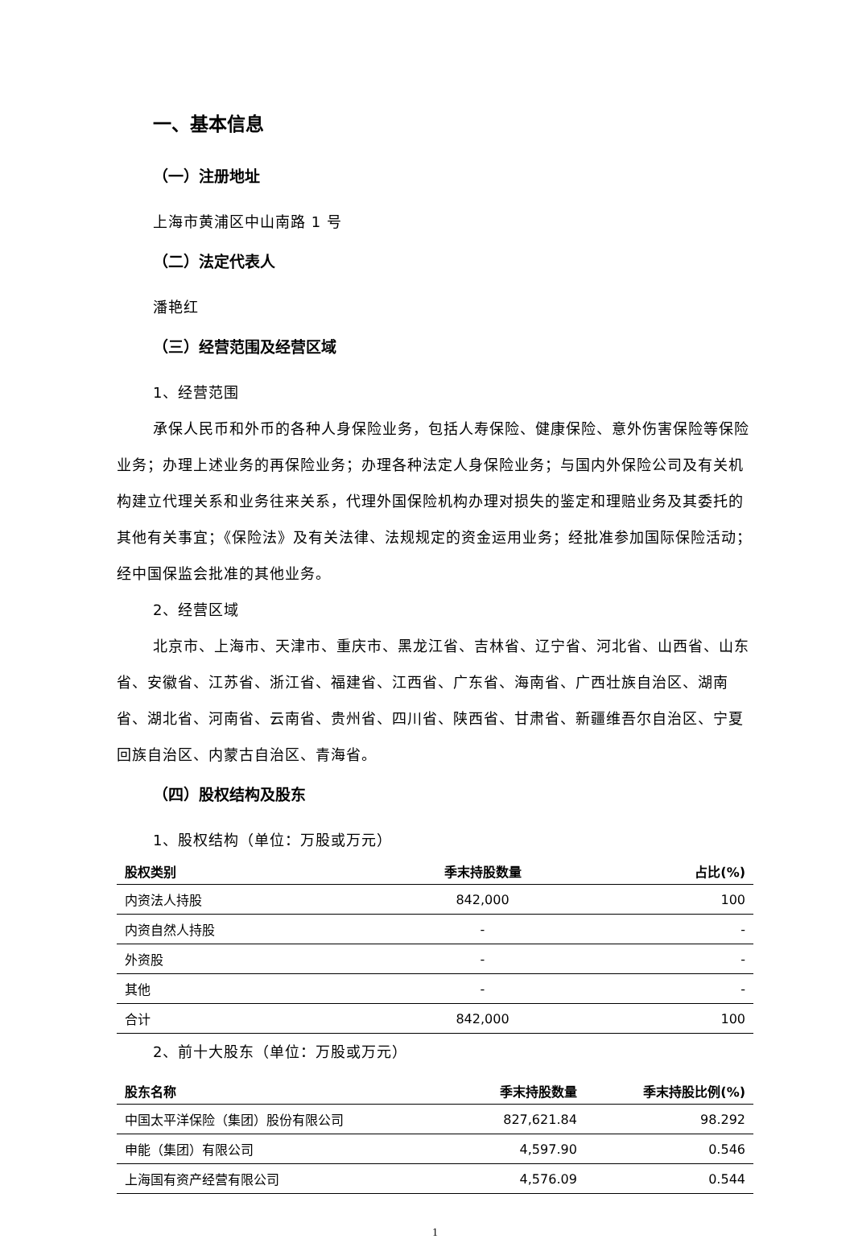一、基本信息
（一）注册地址
上海市黄浦区中山南路 1 号
（二）法定代表人
潘艳红
（三）经营范围及经营区域
1、经营范围
承保人民币和外币的各种人身保险业务，包括人寿保险、健康保险、意外伤害保险等保险业务；办理上述业务的再保险业务；办理各种法定人身保险业务；与国内外保险公司及有关机构建立代理关系和业务往来关系，代理外国保险机构办理对损失的鉴定和理赔业务及其委托的其他有关事宜；《保险法》及有关法律、法规规定的资金运用业务；经批准参加国际保险活动；经中国保监会批准的其他业务。
2、经营区域
北京市、上海市、天津市、重庆市、黑龙江省、吉林省、辽宁省、河北省、山西省、山东省、安徽省、江苏省、浙江省、福建省、江西省、广东省、海南省、广西壮族自治区、湖南省、湖北省、河南省、云南省、贵州省、四川省、陕西省、甘肃省、新疆维吾尔自治区、宁夏回族自治区、内蒙古自治区、青海省。
（四）股权结构及股东
1、股权结构（单位：万股或万元）
| 股权类别 | 季末持股数量 | 占比(%) |
| --- | --- | --- |
| 内资法人持股 | 842,000 | 100 |
| 内资自然人持股 | - | - |
| 外资股 | - | - |
| 其他 | - | - |
| 合计 | 842,000 | 100 |
2、前十大股东（单位：万股或万元）
| 股东名称 | 季末持股数量 | 季末持股比例(%) |
| --- | --- | --- |
| 中国太平洋保险（集团）股份有限公司 | 827,621.84 | 98.292 |
| 申能（集团）有限公司 | 4,597.90 | 0.546 |
| 上海国有资产经营有限公司 | 4,576.09 | 0.544 |
1